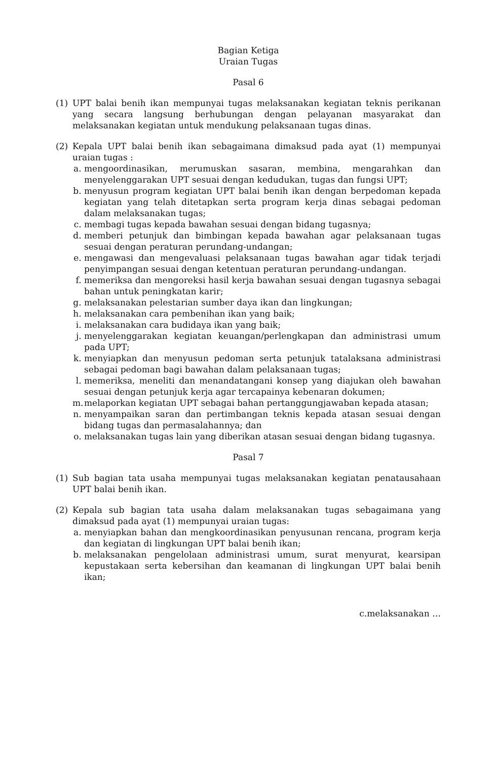Bagian Ketiga
Uraian Tugas
Pasal 6
(1) UPT balai benih ikan mempunyai tugas melaksanakan kegiatan teknis perikanan yang secara langsung berhubungan dengan pelayanan masyarakat dan melaksanakan kegiatan untuk mendukung pelaksanaan tugas dinas.
(2) Kepala UPT balai benih ikan sebagaimana dimaksud pada ayat (1) mempunyai uraian tugas :
a. mengoordinasikan, merumuskan sasaran, membina, mengarahkan dan menyelenggarakan UPT sesuai dengan kedudukan, tugas dan fungsi UPT;
b. menyusun program kegiatan UPT balai benih ikan dengan berpedoman kepada kegiatan yang telah ditetapkan serta program kerja dinas sebagai pedoman dalam melaksanakan tugas;
c. membagi tugas kepada bawahan sesuai dengan bidang tugasnya;
d. memberi petunjuk dan bimbingan kepada bawahan agar pelaksanaan tugas sesuai dengan peraturan perundang-undangan;
e. mengawasi dan mengevaluasi pelaksanaan tugas bawahan agar tidak terjadi penyimpangan sesuai dengan ketentuan peraturan perundang-undangan.
f. memeriksa dan mengoreksi hasil kerja bawahan sesuai dengan tugasnya sebagai bahan untuk peningkatan karir;
g. melaksanakan pelestarian sumber daya ikan dan lingkungan;
h. melaksanakan cara pembenihan ikan yang baik;
i. melaksanakan cara budidaya ikan yang baik;
j. menyelenggarakan kegiatan keuangan/perlengkapan dan administrasi umum pada UPT;
k. menyiapkan dan menyusun pedoman serta petunjuk tatalaksana administrasi sebagai pedoman bagi bawahan dalam pelaksanaan tugas;
l. memeriksa, meneliti dan menandatangani konsep yang diajukan oleh bawahan sesuai dengan petunjuk kerja agar tercapainya kebenaran dokumen;
m. melaporkan kegiatan UPT sebagai bahan pertanggungjawaban kepada atasan;
n. menyampaikan saran dan pertimbangan teknis kepada atasan sesuai dengan bidang tugas dan permasalahannya; dan
o. melaksanakan tugas lain yang diberikan atasan sesuai dengan bidang tugasnya.
Pasal 7
(1) Sub bagian tata usaha mempunyai tugas melaksanakan kegiatan penatausahaan UPT balai benih ikan.
(2) Kepala sub bagian tata usaha dalam melaksanakan tugas sebagaimana yang dimaksud pada ayat (1) mempunyai uraian tugas:
a. menyiapkan bahan dan mengkoordinasikan penyusunan rencana, program kerja dan kegiatan di lingkungan UPT balai benih ikan;
b. melaksanakan pengelolaan administrasi umum, surat menyurat, kearsipan kepustakaan serta kebersihan dan keamanan di lingkungan UPT balai benih ikan;
c.melaksanakan …